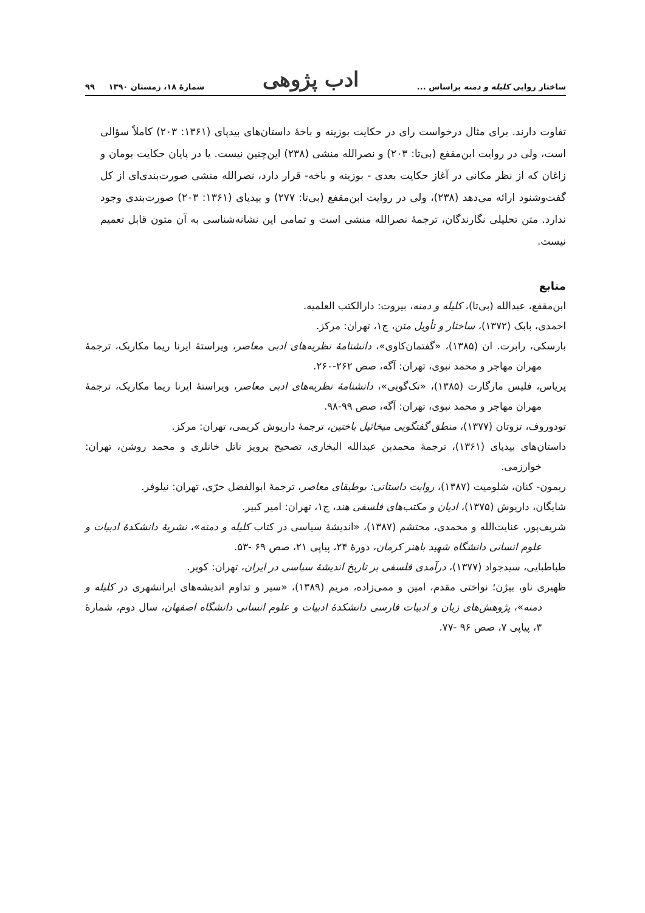ساختار روایی کلیله و دمنه براساس ... ادب پژوهی شمارهٔ ۱۸، زمستان ۱۳۹۰ ۹۹
تفاوت دارند. برای مثال درخواست رای در حکایت بوزینه و باخهٔ داستان‌های بیدپای (۱۳۶۱: ۲۰۳) کاملاً سؤالی است، ولی در روایت ابن‌مقفع (بی‌تا: ۲۰۳) و نصرالله منشی (۲۳۸) این‌چنین نیست. یا در پایان حکایت بومان و زاغان که از نظر مکانی در آغاز حکایت بعدی - بوزینه و باخه- قرار دارد، نصرالله منشی صورت‌بندی‌ای از کل گفت‌وشنود ارائه می‌دهد (۲۳۸)، ولی در روایت ابن‌مقفع (بی‌تا: ۲۷۷) و بیدپای (۱۳۶۱: ۲۰۳) صورت‌بندی وجود ندارد. متن تحلیلی نگارندگان، ترجمهٔ نصرالله منشی است و تمامی این نشانه‌شناسی به آن متون قابل تعمیم نیست.
منابع
ابن‌مقفع، عبدالله (بی‌تا)، کلیله و دمنه، بیروت: دارالکتب العلمیه.
احمدی، بابک (۱۳۷۲)، ساختار و تأویل متن، ج۱، تهران: مرکز.
بارسکی، رابرت. ان (۱۳۸۵)، «گفتمان‌کاوی»، دانشنامهٔ نظریه‌های ادبی معاصر، ویراستهٔ ایرنا ریما مکاریک، ترجمهٔ مهران مهاجر و محمد نبوی، تهران: آگه، صص ۲۶۲-۲۶۰.
پریاس، فلیس مارگارت (۱۳۸۵)، «تک‌گویی»، دانشنامهٔ نظریه‌های ادبی معاصر، ویراستهٔ ایرنا ریما مکاریک، ترجمهٔ مهران مهاجر و محمد نبوی، تهران: آگه، صص ۹۹-۹۸.
تودوروف، تزوتان (۱۳۷۷)، منطق گفتگویی میخائیل باختین، ترجمهٔ داریوش کریمی، تهران: مرکز.
داستان‌های بیدپای (۱۳۶۱)، ترجمهٔ محمدبن عبدالله البخاری، تصحیح پرویز ناتل خانلری و محمد روشن، تهران: خوارزمی.
ریمون- کنان، شلومیت (۱۳۸۷)، روایت داستانی: بوطیقای معاصر، ترجمهٔ ابوالفضل حرّی، تهران: نیلوفر.
شایگان، داریوش (۱۳۷۵)، ادیان و مکتب‌های فلسفی هند، ج۱، تهران: امیر کبیر.
شریف‌پور، عنایت‌الله و محمدی، محتشم (۱۳۸۷)، «اندیشهٔ سیاسی در کتاب کلیله و دمنه»، نشریهٔ دانشکدهٔ ادبیات و علوم انسانی دانشگاه شهید باهنر کرمان، دورهٔ ۲۴، پیاپی ۲۱، صص ۶۹ -۵۳.
طباطبایی، سیدجواد (۱۳۷۷)، درآمدی فلسفی بر تاریخ اندیشهٔ سیاسی در ایران، تهران: کویر.
ظهیری ناو، بیژن؛ نواختی مقدم، امین و ممی‌زاده، مریم (۱۳۸۹)، «سیر و تداوم اندیشه‌های ایرانشهری در کلیله و دمنه»، پژوهش‌های زبان و ادبیات فارسی دانشکدهٔ ادبیات و علوم انسانی دانشگاه اصفهان، سال دوم، شمارهٔ ۳، پیاپی ۷، صص ۹۶ -۷۷.